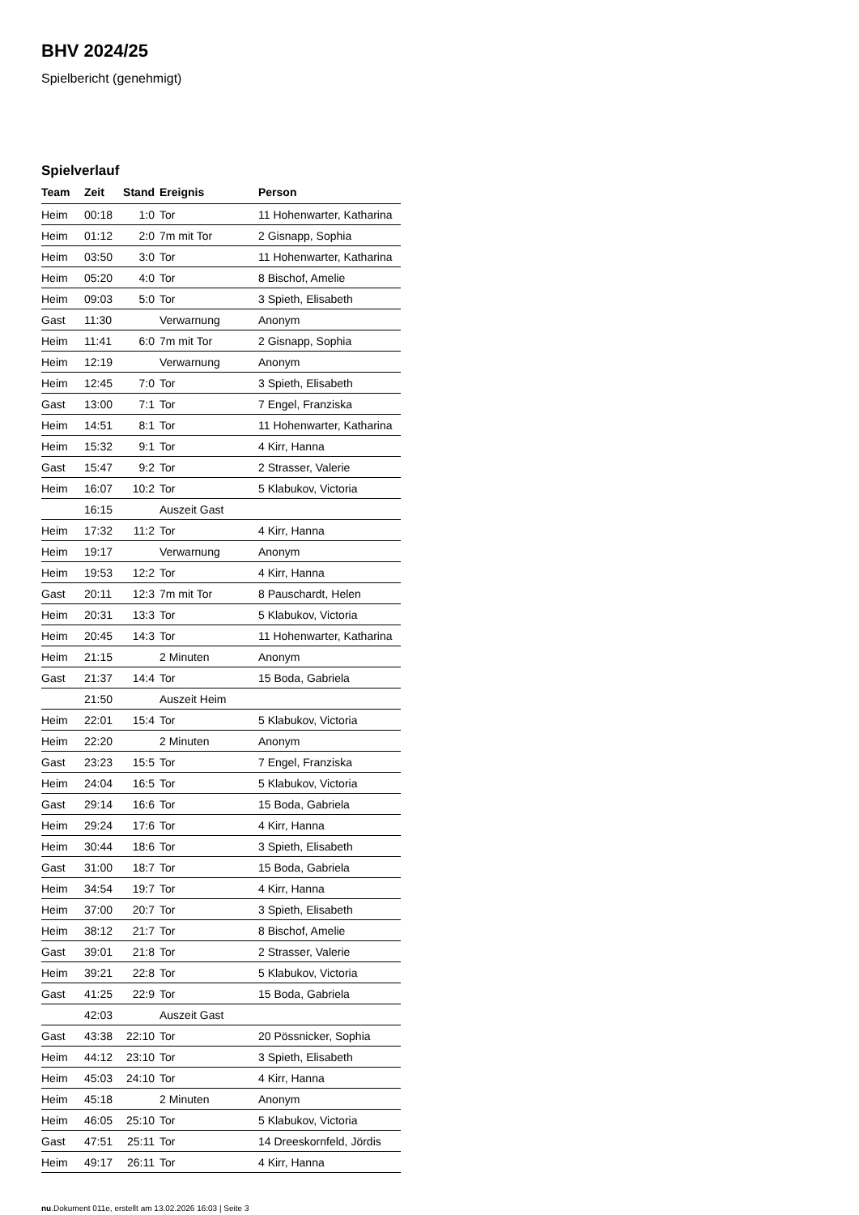BHV 2024/25
Spielbericht (genehmigt)
Spielverlauf
| Team | Zeit | Stand | Ereignis | Person |
| --- | --- | --- | --- | --- |
| Heim | 00:18 | 1:0 | Tor | 11 Hohenwarter, Katharina |
| Heim | 01:12 | 2:0 | 7m mit Tor | 2 Gisnapp, Sophia |
| Heim | 03:50 | 3:0 | Tor | 11 Hohenwarter, Katharina |
| Heim | 05:20 | 4:0 | Tor | 8 Bischof, Amelie |
| Heim | 09:03 | 5:0 | Tor | 3 Spieth, Elisabeth |
| Gast | 11:30 | | Verwarnung | Anonym |
| Heim | 11:41 | 6:0 | 7m mit Tor | 2 Gisnapp, Sophia |
| Heim | 12:19 | | Verwarnung | Anonym |
| Heim | 12:45 | 7:0 | Tor | 3 Spieth, Elisabeth |
| Gast | 13:00 | 7:1 | Tor | 7 Engel, Franziska |
| Heim | 14:51 | 8:1 | Tor | 11 Hohenwarter, Katharina |
| Heim | 15:32 | 9:1 | Tor | 4 Kirr, Hanna |
| Gast | 15:47 | 9:2 | Tor | 2 Strasser, Valerie |
| Heim | 16:07 | 10:2 | Tor | 5 Klabukov, Victoria |
| | 16:15 | | Auszeit Gast | |
| Heim | 17:32 | 11:2 | Tor | 4 Kirr, Hanna |
| Heim | 19:17 | | Verwarnung | Anonym |
| Heim | 19:53 | 12:2 | Tor | 4 Kirr, Hanna |
| Gast | 20:11 | 12:3 | 7m mit Tor | 8 Pauschardt, Helen |
| Heim | 20:31 | 13:3 | Tor | 5 Klabukov, Victoria |
| Heim | 20:45 | 14:3 | Tor | 11 Hohenwarter, Katharina |
| Heim | 21:15 | | 2 Minuten | Anonym |
| Gast | 21:37 | 14:4 | Tor | 15 Boda, Gabriela |
| | 21:50 | | Auszeit Heim | |
| Heim | 22:01 | 15:4 | Tor | 5 Klabukov, Victoria |
| Heim | 22:20 | | 2 Minuten | Anonym |
| Gast | 23:23 | 15:5 | Tor | 7 Engel, Franziska |
| Heim | 24:04 | 16:5 | Tor | 5 Klabukov, Victoria |
| Gast | 29:14 | 16:6 | Tor | 15 Boda, Gabriela |
| Heim | 29:24 | 17:6 | Tor | 4 Kirr, Hanna |
| Heim | 30:44 | 18:6 | Tor | 3 Spieth, Elisabeth |
| Gast | 31:00 | 18:7 | Tor | 15 Boda, Gabriela |
| Heim | 34:54 | 19:7 | Tor | 4 Kirr, Hanna |
| Heim | 37:00 | 20:7 | Tor | 3 Spieth, Elisabeth |
| Heim | 38:12 | 21:7 | Tor | 8 Bischof, Amelie |
| Gast | 39:01 | 21:8 | Tor | 2 Strasser, Valerie |
| Heim | 39:21 | 22:8 | Tor | 5 Klabukov, Victoria |
| Gast | 41:25 | 22:9 | Tor | 15 Boda, Gabriela |
| | 42:03 | | Auszeit Gast | |
| Gast | 43:38 | 22:10 | Tor | 20 Pössnicker, Sophia |
| Heim | 44:12 | 23:10 | Tor | 3 Spieth, Elisabeth |
| Heim | 45:03 | 24:10 | Tor | 4 Kirr, Hanna |
| Heim | 45:18 | | 2 Minuten | Anonym |
| Heim | 46:05 | 25:10 | Tor | 5 Klabukov, Victoria |
| Gast | 47:51 | 25:11 | Tor | 14 Dreeskornfeld, Jördis |
| Heim | 49:17 | 26:11 | Tor | 4 Kirr, Hanna |
nu.Dokument 011e, erstellt am 13.02.2026 16:03 | Seite 3